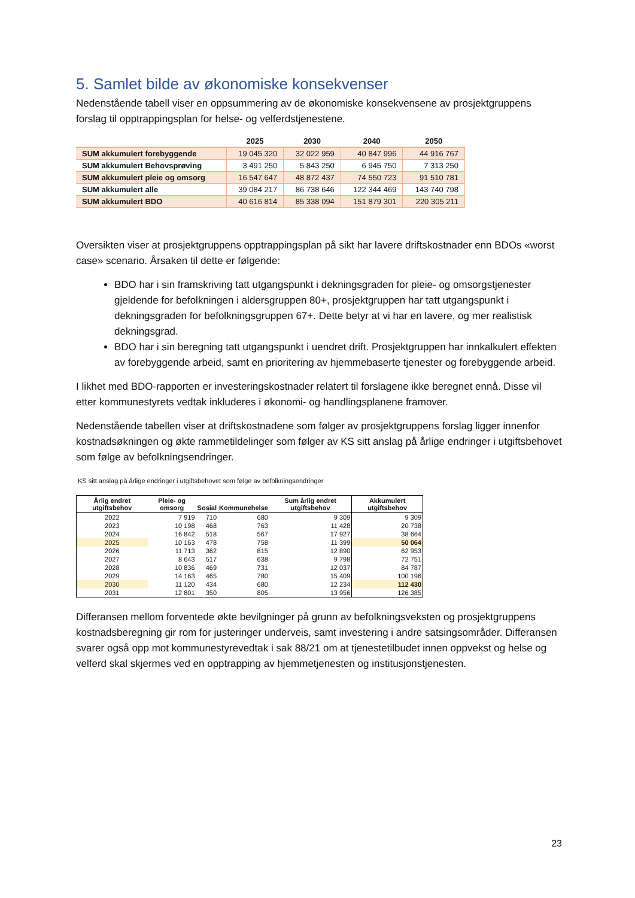5. Samlet bilde av økonomiske konsekvenser
Nedenstående tabell viser en oppsummering av de økonomiske konsekvensene av prosjektgruppens forslag til opptrappingsplan for helse- og velferdstjenestene.
| | 2025 | 2030 | 2040 | 2050 |
| --- | --- | --- | --- | --- |
| SUM akkumulert forebyggende | 19 045 320 | 32 022 959 | 40 847 996 | 44 916 767 |
| SUM akkumulert Behovsprøving | 3 491 250 | 5 843 250 | 6 945 750 | 7 313 250 |
| SUM akkumulert pleie og omsorg | 16 547 647 | 48 872 437 | 74 550 723 | 91 510 781 |
| SUM akkumulert alle | 39 084 217 | 86 738 646 | 122 344 469 | 143 740 798 |
| SUM akkumulert BDO | 40 616 814 | 85 338 094 | 151 879 301 | 220 305 211 |
Oversikten viser at prosjektgruppens opptrappingsplan på sikt har lavere driftskostnader enn BDOs «worst case» scenario. Årsaken til dette er følgende:
BDO har i sin framskriving tatt utgangspunkt i dekningsgraden for pleie- og omsorgstjenester gjeldende for befolkningen i aldersgruppen 80+, prosjektgruppen har tatt utgangspunkt i dekningsgraden for befolkningsgruppen 67+. Dette betyr at vi har en lavere, og mer realistisk dekningsgrad.
BDO har i sin beregning tatt utgangspunkt i uendret drift. Prosjektgruppen har innkalkulert effekten av forebyggende arbeid, samt en prioritering av hjemmebaserte tjenester og forebyggende arbeid.
I likhet med BDO-rapporten er investeringskostnader relatert til forslagene ikke beregnet ennå. Disse vil etter kommunestyrets vedtak inkluderes i økonomi- og handlingsplanene framover.
Nedenstående tabellen viser at driftskostnadene som følger av prosjektgruppens forslag ligger innenfor kostnadsøkningen og økte rammetildelinger som følger av KS sitt anslag på årlige endringer i utgiftsbehovet som følge av befolkningsendringer.
KS sitt anslag på årlige endringer i utgiftsbehovet som følge av befolkningsendringer
| Årlig endret utgiftsbehov | Pleie- og omsorg | Sosial | Kommunehelse | Sum årlig endret utgiftsbehov | Akkumulert utgiftsbehov |
| --- | --- | --- | --- | --- | --- |
| 2022 | 7 919 | 710 | 680 | 9 309 | 9 309 |
| 2023 | 10 198 | 468 | 763 | 11 428 | 20 738 |
| 2024 | 16 842 | 518 | 567 | 17 927 | 38 664 |
| 2025 | 10 163 | 478 | 758 | 11 399 | 50 064 |
| 2026 | 11 713 | 362 | 815 | 12 890 | 62 953 |
| 2027 | 8 643 | 517 | 638 | 9 798 | 72 751 |
| 2028 | 10 836 | 469 | 731 | 12 037 | 84 787 |
| 2029 | 14 163 | 465 | 780 | 15 409 | 100 196 |
| 2030 | 11 120 | 434 | 680 | 12 234 | 112 430 |
| 2031 | 12 801 | 350 | 805 | 13 956 | 126 385 |
Differansen mellom forventede økte bevilgninger på grunn av befolkningsveksten og prosjektgruppens kostnadsberegning gir rom for justeringer underveis, samt investering i andre satsingsområder. Differansen svarer også opp mot kommunestyrevedtak i sak 88/21 om at tjenestetilbudet innen oppvekst og helse og velferd skal skjermes ved en opptrapping av hjemmetjenesten og institusjonstjenesten.
23